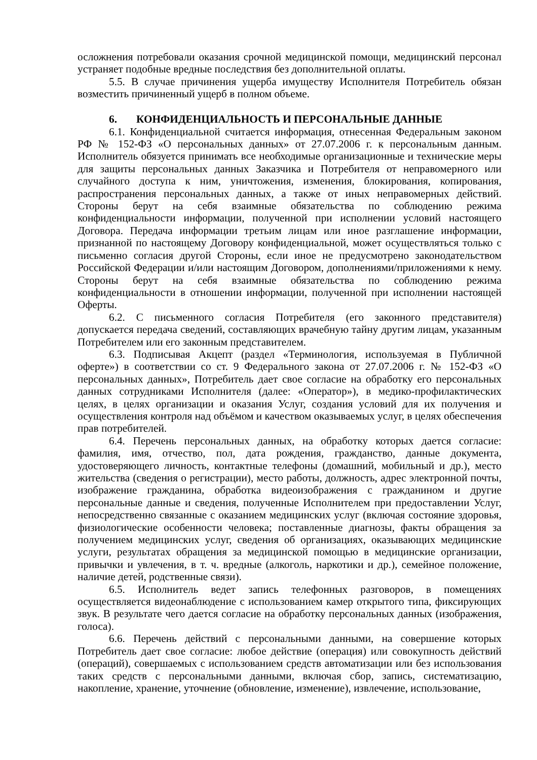осложнения потребовали оказания срочной медицинской помощи, медицинский персонал устраняет подобные вредные последствия без дополнительной оплаты.
5.5. В случае причинения ущерба имуществу Исполнителя Потребитель обязан возместить причиненный ущерб в полном объеме.
6. КОНФИДЕНЦИАЛЬНОСТЬ И ПЕРСОНАЛЬНЫЕ ДАННЫЕ
6.1. Конфиденциальной считается информация, отнесенная Федеральным законом РФ № 152-ФЗ «О персональных данных» от 27.07.2006 г. к персональным данным. Исполнитель обязуется принимать все необходимые организационные и технические меры для защиты персональных данных Заказчика и Потребителя от неправомерного или случайного доступа к ним, уничтожения, изменения, блокирования, копирования, распространения персональных данных, а также от иных неправомерных действий. Стороны берут на себя взаимные обязательства по соблюдению режима конфиденциальности информации, полученной при исполнении условий настоящего Договора. Передача информации третьим лицам или иное разглашение информации, признанной по настоящему Договору конфиденциальной, может осуществляться только с письменно согласия другой Стороны, если иное не предусмотрено законодательством Российской Федерации и/или настоящим Договором, дополнениями/приложениями к нему. Стороны берут на себя взаимные обязательства по соблюдению режима конфиденциальности в отношении информации, полученной при исполнении настоящей Оферты.
6.2. С письменного согласия Потребителя (его законного представителя) допускается передача сведений, составляющих врачебную тайну другим лицам, указанным Потребителем или его законным представителем.
6.3. Подписывая Акцепт (раздел «Терминология, используемая в Публичной оферте») в соответствии со ст. 9 Федерального закона от 27.07.2006 г. № 152-ФЗ «О персональных данных», Потребитель дает свое согласие на обработку его персональных данных сотрудниками Исполнителя (далее: «Оператор»), в медико-профилактических целях, в целях организации и оказания Услуг, создания условий для их получения и осуществления контроля над объёмом и качеством оказываемых услуг, в целях обеспечения прав потребителей.
6.4. Перечень персональных данных, на обработку которых дается согласие: фамилия, имя, отчество, пол, дата рождения, гражданство, данные документа, удостоверяющего личность, контактные телефоны (домашний, мобильный и др.), место жительства (сведения о регистрации), место работы, должность, адрес электронной почты, изображение гражданина, обработка видеоизображения с гражданином и другие персональные данные и сведения, полученные Исполнителем при предоставлении Услуг, непосредственно связанные с оказанием медицинских услуг (включая состояние здоровья, физиологические особенности человека; поставленные диагнозы, факты обращения за получением медицинских услуг, сведения об организациях, оказывающих медицинские услуги, результатах обращения за медицинской помощью в медицинские организации, привычки и увлечения, в т. ч. вредные (алкоголь, наркотики и др.), семейное положение, наличие детей, родственные связи).
6.5. Исполнитель ведет запись телефонных разговоров, в помещениях осуществляется видеонаблюдение с использованием камер открытого типа, фиксирующих звук. В результате чего дается согласие на обработку персональных данных (изображения, голоса).
6.6. Перечень действий с персональными данными, на совершение которых Потребитель дает свое согласие: любое действие (операция) или совокупность действий (операций), совершаемых с использованием средств автоматизации или без использования таких средств с персональными данными, включая сбор, запись, систематизацию, накопление, хранение, уточнение (обновление, изменение), извлечение, использование,